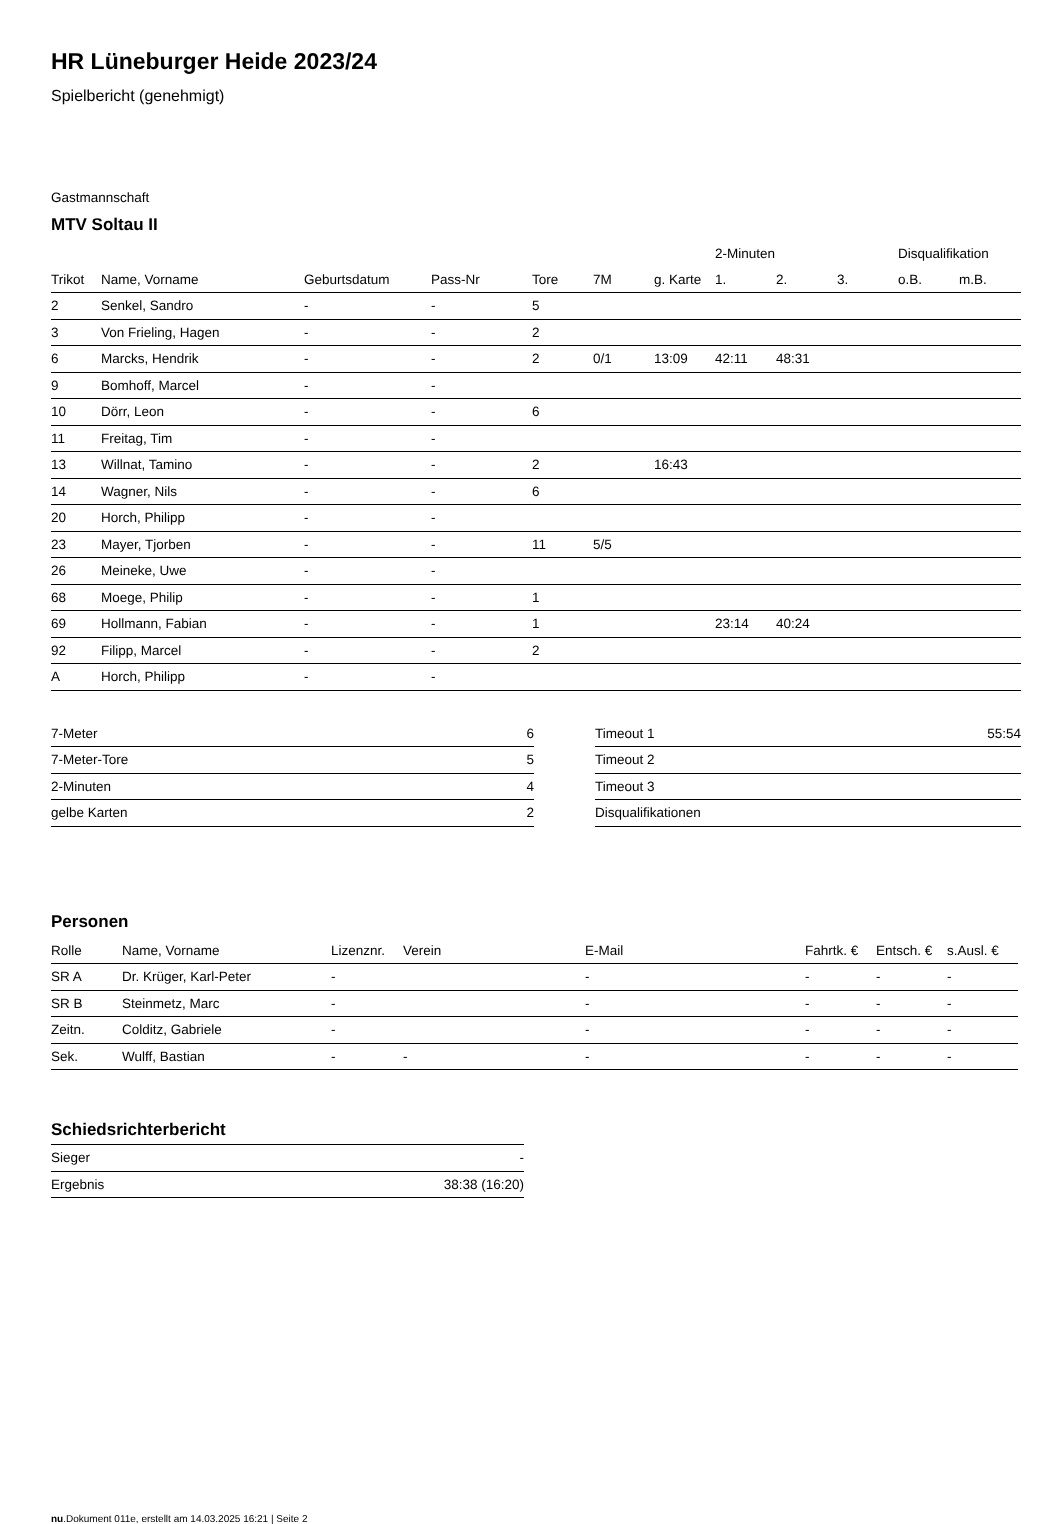HR Lüneburger Heide 2023/24
Spielbericht (genehmigt)
Gastmannschaft
MTV Soltau II
| | | | | | | | 2-Minuten | | | Disqualifikation | |
| --- | --- | --- | --- | --- | --- | --- | --- | --- | --- | --- | --- |
| Trikot | Name, Vorname | Geburtsdatum | Pass-Nr | Tore | 7M | g. Karte | 1. | 2. | 3. | o.B. | m.B. |
| 2 | Senkel, Sandro | - | - | 5 | | | | | | | |
| 3 | Von Frieling, Hagen | - | - | 2 | | | | | | | |
| 6 | Marcks, Hendrik | - | - | 2 | 0/1 | 13:09 | 42:11 | 48:31 | | | |
| 9 | Bomhoff, Marcel | - | - | | | | | | | | |
| 10 | Dörr, Leon | - | - | 6 | | | | | | | |
| 11 | Freitag, Tim | - | - | | | | | | | | |
| 13 | Willnat, Tamino | - | - | 2 | | 16:43 | | | | | |
| 14 | Wagner, Nils | - | - | 6 | | | | | | | |
| 20 | Horch, Philipp | - | - | | | | | | | | |
| 23 | Mayer, Tjorben | - | - | 11 | 5/5 | | | | | | |
| 26 | Meineke, Uwe | - | - | | | | | | | | |
| 68 | Moege, Philip | - | - | 1 | | | | | | | |
| 69 | Hollmann, Fabian | - | - | 1 | | | 23:14 | 40:24 | | | |
| 92 | Filipp, Marcel | - | - | 2 | | | | | | | |
| A | Horch, Philipp | - | - | | | | | | | | |
| 7-Meter | 6 |
| 7-Meter-Tore | 5 |
| 2-Minuten | 4 |
| gelbe Karten | 2 |
| Timeout 1 | 55:54 |
| Timeout 2 | |
| Timeout 3 | |
| Disqualifikationen | |
Personen
| Rolle | Name, Vorname | Lizenznr. | Verein | E-Mail | Fahrtk. € | Entsch. € | s.Ausl. € |
| --- | --- | --- | --- | --- | --- | --- | --- |
| SR A | Dr. Krüger, Karl-Peter | - | | - | - | - | - |
| SR B | Steinmetz, Marc | - | | - | - | - | - |
| Zeitn. | Colditz, Gabriele | - | | - | - | - | - |
| Sek. | Wulff, Bastian | - | - | - | - | - | - |
Schiedsrichterbericht
| Sieger | - |
| Ergebnis | 38:38 (16:20) |
nu.Dokument 011e, erstellt am 14.03.2025 16:21 | Seite 2